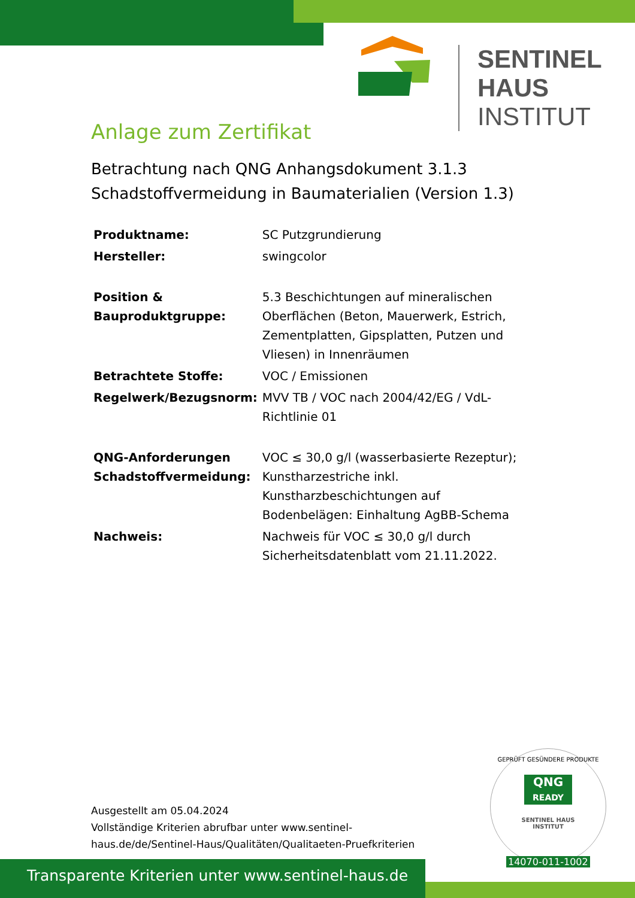SENTINEL HAUS
INSTITUT
Anlage zum Zertifikat
Betrachtung nach QNG Anhangsdokument 3.1.3
Schadstoffvermeidung in Baumaterialien (Version 1.3)
| Produktname: | SC Putzgrundierung |
| Hersteller: | swingcolor |
| Position & Bauproduktgruppe: | 5.3 Beschichtungen auf mineralischen Oberflächen (Beton, Mauerwerk, Estrich, Zementplatten, Gipsplatten, Putzen und Vliesen) in Innenräumen |
| Betrachtete Stoffe: | VOC / Emissionen |
| Regelwerk/Bezugsnorm: | MVV TB / VOC nach 2004/42/EG / VdL-Richtlinie 01 |
| QNG-Anforderungen Schadstoffvermeidung: | VOC ≤ 30,0 g/l (wasserbasierte Rezeptur); Kunstharzestriche inkl. Kunstharzbeschichtungen auf Bodenbelägen: Einhaltung AgBB-Schema |
| Nachweis: | Nachweis für VOC ≤ 30,0 g/l durch Sicherheitsdatenblatt vom 21.11.2022. |
Ausgestellt am 05.04.2024
Vollständige Kriterien abrufbar unter www.sentinel-haus.de/de/Sentinel-Haus/Qualitäten/Qualitaeten-Pruefkriterien
GEPRÜFT GESÜNDERE PRODUKTE
QNG
READY
SENTINEL HAUS
INSTITUT
14070-011-1002
Transparente Kriterien unter www.sentinel-haus.de